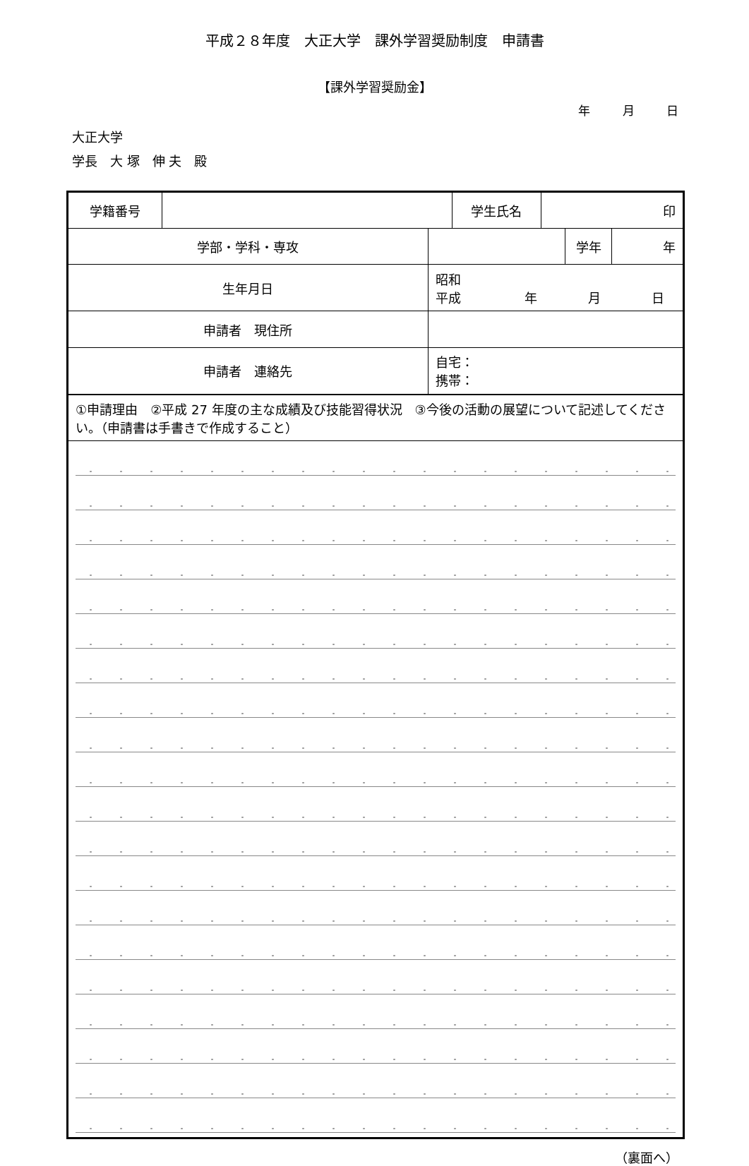平成２８年度　大正大学　課外学習奨励制度　申請書
【課外学習奨励金】
年 月 日
大正大学
学長　大 塚　伸 夫　殿
| 学籍番号 | | | 学生氏名 | 印 | | |
| 学部・学科・専攻 | | | | | 学年 | 年 |
| 生年月日 | | 昭和 平成 年 月 日 | | | | |
| 申請者 現住所 | | | | | | |
| 申請者 連絡先 | | 自宅： 携帯： | | | | |
| ①申請理由 ②平成 27 年度の主な成績及び技能習得状況 ③今後の活動の展望について記述してください。（申請書は手書きで作成すること） | | | | | | |
（裏面へ）